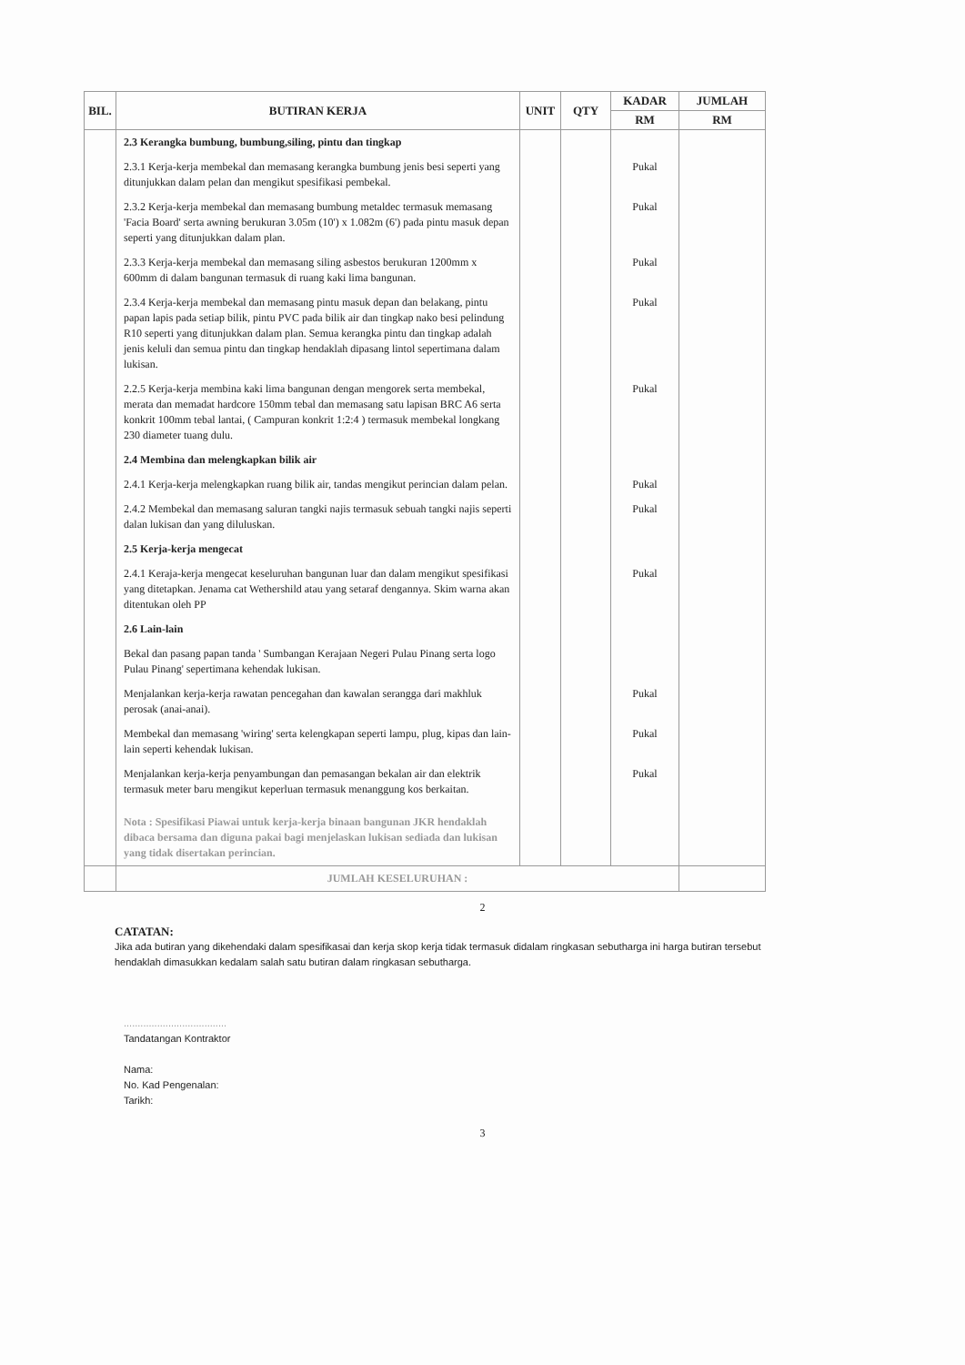| BIL. | BUTIRAN KERJA | UNIT | QTY | KADAR | JUMLAH |
| --- | --- | --- | --- | --- | --- |
| | | | | RM | RM |
| | 2.3 Kerangka bumbung, bumbung,siling, pintu dan tingkap | | | | |
| | 2.3.1 Kerja-kerja membekal dan memasang kerangka bumbung jenis besi seperti yang ditunjukkan dalam pelan dan mengikut spesifikasi pembekal. | | | Pukal | |
| | 2.3.2 Kerja-kerja membekal dan memasang bumbung metaldec termasuk memasang 'Facia Board' serta awning berukuran 3.05m (10') x 1.082m (6') pada pintu masuk depan seperti yang ditunjukkan dalam plan. | | | Pukal | |
| | 2.3.3 Kerja-kerja membekal dan memasang siling asbestos berukuran 1200mm x 600mm di dalam bangunan termasuk di ruang kaki lima bangunan. | | | Pukal | |
| | 2.3.4 Kerja-kerja membekal dan memasang pintu masuk depan dan belakang, pintu papan lapis pada setiap bilik, pintu PVC pada bilik air dan tingkap nako besi pelindung R10 seperti yang ditunjukkan dalam plan. Semua kerangka pintu dan tingkap adalah jenis keluli dan semua pintu dan tingkap hendaklah dipasang lintol sepertimana dalam lukisan. | | | Pukal | |
| | 2.2.5 Kerja-kerja membina kaki lima bangunan dengan mengorek serta membekal, merata dan memadat hardcore 150mm tebal dan memasang satu lapisan BRC A6 serta konkrit 100mm tebal lantai, ( Campuran konkrit 1:2:4 ) termasuk membekal longkang 230 diameter tuang dulu. | | | Pukal | |
| | 2.4 Membina dan melengkapkan bilik air | | | | |
| | 2.4.1 Kerja-kerja melengkapkan ruang bilik air, tandas mengikut perincian dalam pelan. | | | Pukal | |
| | 2.4.2 Membekal dan memasang saluran tangki najis termasuk sebuah tangki najis seperti dalan lukisan dan yang diluluskan. | | | Pukal | |
| | 2.5 Kerja-kerja mengecat | | | | |
| | 2.4.1 Keraja-kerja mengecat keseluruhan bangunan luar dan dalam mengikut spesifikasi yang ditetapkan. Jenama cat Wethershild atau yang setaraf dengannya. Skim warna akan ditentukan oleh PP | | | Pukal | |
| | 2.6 Lain-lain | | | | |
| | Bekal dan pasang papan tanda ' Sumbangan Kerajaan Negeri Pulau Pinang serta logo Pulau Pinang' sepertimana kehendak lukisan. | | | | |
| | Menjalankan kerja-kerja rawatan pencegahan dan kawalan serangga dari makhluk perosak (anai-anai). | | | Pukal | |
| | Membekal dan memasang 'wiring' serta kelengkapan seperti lampu, plug, kipas dan lain-lain seperti kehendak lukisan. | | | Pukal | |
| | Menjalankan kerja-kerja penyambungan dan pemasangan bekalan air dan elektrik termasuk meter baru mengikut keperluan termasuk menanggung kos berkaitan. | | | Pukal | |
| | Nota : Spesifikasi Piawai untuk kerja-kerja binaan bangunan JKR hendaklah dibaca bersama dan diguna pakai bagi menjelaskan lukisan sediada dan lukisan yang tidak disertakan perincian. | | | | |
| | JUMLAH KESELURUHAN : | | | | |
2
CATATAN:
Jika ada butiran yang dikehendaki dalam spesifikasai dan kerja skop kerja tidak termasuk didalam ringkasan sebutharga ini harga butiran tersebut hendaklah dimasukkan kedalam salah satu butiran dalam ringkasan sebutharga.
.....................................
Tandatangan Kontraktor
Nama:
No. Kad Pengenalan:
Tarikh:
3